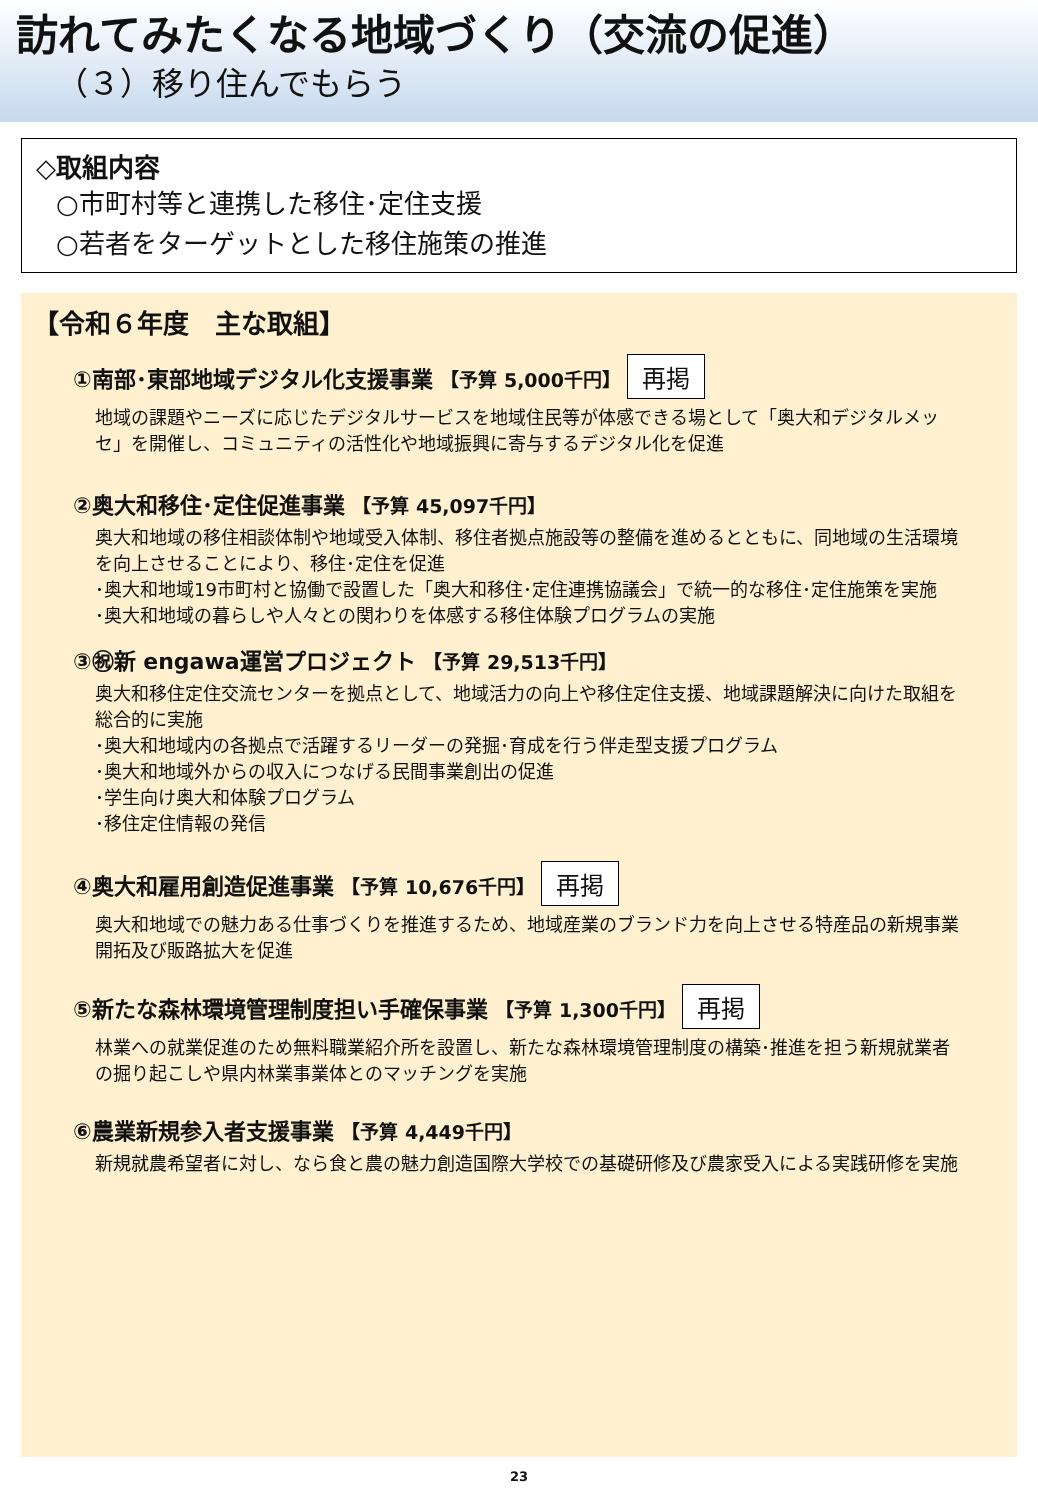訪れてみたくなる地域づくり（交流の促進）
（３）移り住んでもらう
◇取組内容
○市町村等と連携した移住･定住支援
○若者をターゲットとした移住施策の推進
【令和６年度　主な取組】
①南部･東部地域デジタル化支援事業 【予算 5,000千円】 再掲
地域の課題やニーズに応じたデジタルサービスを地域住民等が体感できる場として「奥大和デジタルメッセ」を開催し、コミュニティの活性化や地域振興に寄与するデジタル化を促進
②奥大和移住･定住促進事業 【予算 45,097千円】
奥大和地域の移住相談体制や地域受入体制、移住者拠点施設等の整備を進めるとともに、同地域の生活環境を向上させることにより、移住･定住を促進
･奥大和地域19市町村と協働で設置した「奥大和移住･定住連携協議会」で統一的な移住･定住施策を実施
･奥大和地域の暮らしや人々との関わりを体感する移住体験プログラムの実施
③㊗新 engawa運営プロジェクト 【予算 29,513千円】
奥大和移住定住交流センターを拠点として、地域活力の向上や移住定住支援、地域課題解決に向けた取組を総合的に実施
･奥大和地域内の各拠点で活躍するリーダーの発掘･育成を行う伴走型支援プログラム
･奥大和地域外からの収入につなげる民間事業創出の促進
･学生向け奥大和体験プログラム
･移住定住情報の発信
④奥大和雇用創造促進事業 【予算 10,676千円】 再掲
奥大和地域での魅力ある仕事づくりを推進するため、地域産業のブランド力を向上させる特産品の新規事業開拓及び販路拡大を促進
⑤新たな森林環境管理制度担い手確保事業 【予算 1,300千円】 再掲
林業への就業促進のため無料職業紹介所を設置し、新たな森林環境管理制度の構築･推進を担う新規就業者の掘り起こしや県内林業事業体とのマッチングを実施
⑥農業新規参入者支援事業 【予算 4,449千円】
新規就農希望者に対し、なら食と農の魅力創造国際大学校での基礎研修及び農家受入による実践研修を実施
23